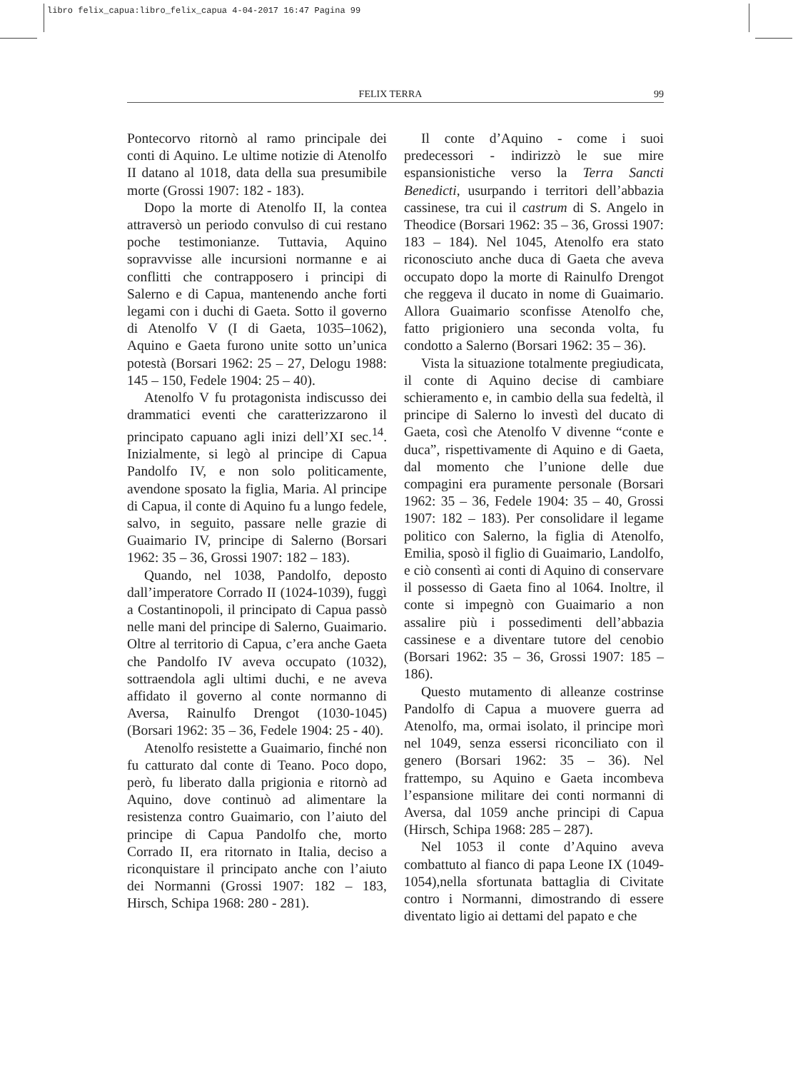libro felix_capua:libro_felix_capua 4-04-2017 16:47 Pagina 99
FELIX TERRA 99
Pontecorvo ritornò al ramo principale dei conti di Aquino. Le ultime notizie di Atenolfo II datano al 1018, data della sua presumibile morte (Grossi 1907: 182 - 183).
Dopo la morte di Atenolfo II, la contea attraversò un periodo convulso di cui restano poche testimonianze. Tuttavia, Aquino sopravvisse alle incursioni normanne e ai conflitti che contrapposero i principi di Salerno e di Capua, mantenendo anche forti legami con i duchi di Gaeta. Sotto il governo di Atenolfo V (I di Gaeta, 1035–1062), Aquino e Gaeta furono unite sotto un’unica potestà (Borsari 1962: 25 – 27, Delogu 1988: 145 – 150, Fedele 1904: 25 – 40).
Atenolfo V fu protagonista indiscusso dei drammatici eventi che caratterizzarono il principato capuano agli inizi dell’XI sec.<sup>14</sup>. Inizialmente, si legò al principe di Capua Pandolfo IV, e non solo politicamente, avendone sposato la figlia, Maria. Al principe di Capua, il conte di Aquino fu a lungo fedele, salvo, in seguito, passare nelle grazie di Guaimario IV, principe di Salerno (Borsari 1962: 35 – 36, Grossi 1907: 182 – 183).
Quando, nel 1038, Pandolfo, deposto dall’imperatore Corrado II (1024-1039), fuggì a Costantinopoli, il principato di Capua passò nelle mani del principe di Salerno, Guaimario. Oltre al territorio di Capua, c’era anche Gaeta che Pandolfo IV aveva occupato (1032), sottraendola agli ultimi duchi, e ne aveva affidato il governo al conte normanno di Aversa, Rainulfo Drengot (1030-1045) (Borsari 1962: 35 – 36, Fedele 1904: 25 - 40).
Atenolfo resistette a Guaimario, finché non fu catturato dal conte di Teano. Poco dopo, però, fu liberato dalla prigionia e ritornò ad Aquino, dove continuò ad alimentare la resistenza contro Guaimario, con l’aiuto del principe di Capua Pandolfo che, morto Corrado II, era ritornato in Italia, deciso a riconquistare il principato anche con l’aiuto dei Normanni (Grossi 1907: 182 – 183, Hirsch, Schipa 1968: 280 - 281).
Il conte d’Aquino - come i suoi predecessori - indirizzò le sue mire espansionistiche verso la Terra Sancti Benedicti, usurpando i territori dell’abbazia cassinese, tra cui il castrum di S. Angelo in Theodice (Borsari 1962: 35 – 36, Grossi 1907: 183 – 184). Nel 1045, Atenolfo era stato riconosciuto anche duca di Gaeta che aveva occupato dopo la morte di Rainulfo Drengot che reggeva il ducato in nome di Guaimario. Allora Guaimario sconfisse Atenolfo che, fatto prigioniero una seconda volta, fu condotto a Salerno (Borsari 1962: 35 – 36).
Vista la situazione totalmente pregiudicata, il conte di Aquino decise di cambiare schieramento e, in cambio della sua fedeltà, il principe di Salerno lo investì del ducato di Gaeta, così che Atenolfo V divenne “conte e duca”, rispettivamente di Aquino e di Gaeta, dal momento che l’unione delle due compagini era puramente personale (Borsari 1962: 35 – 36, Fedele 1904: 35 – 40, Grossi 1907: 182 – 183). Per consolidare il legame politico con Salerno, la figlia di Atenolfo, Emilia, sposò il figlio di Guaimario, Landolfo, e ciò consentì ai conti di Aquino di conservare il possesso di Gaeta fino al 1064. Inoltre, il conte si impegnò con Guaimario a non assalire più i possedimenti dell’abbazia cassinese e a diventare tutore del cenobio (Borsari 1962: 35 – 36, Grossi 1907: 185 – 186).
Questo mutamento di alleanze costrinse Pandolfo di Capua a muovere guerra ad Atenolfo, ma, ormai isolato, il principe morì nel 1049, senza essersi riconciliato con il genero (Borsari 1962: 35 – 36). Nel frattempo, su Aquino e Gaeta incombeva l’espansione militare dei conti normanni di Aversa, dal 1059 anche principi di Capua (Hirsch, Schipa 1968: 285 – 287).
Nel 1053 il conte d’Aquino aveva combattuto al fianco di papa Leone IX (1049-1054),nella sfortunata battaglia di Civitate contro i Normanni, dimostrando di essere diventato ligio ai dettami del papato e che